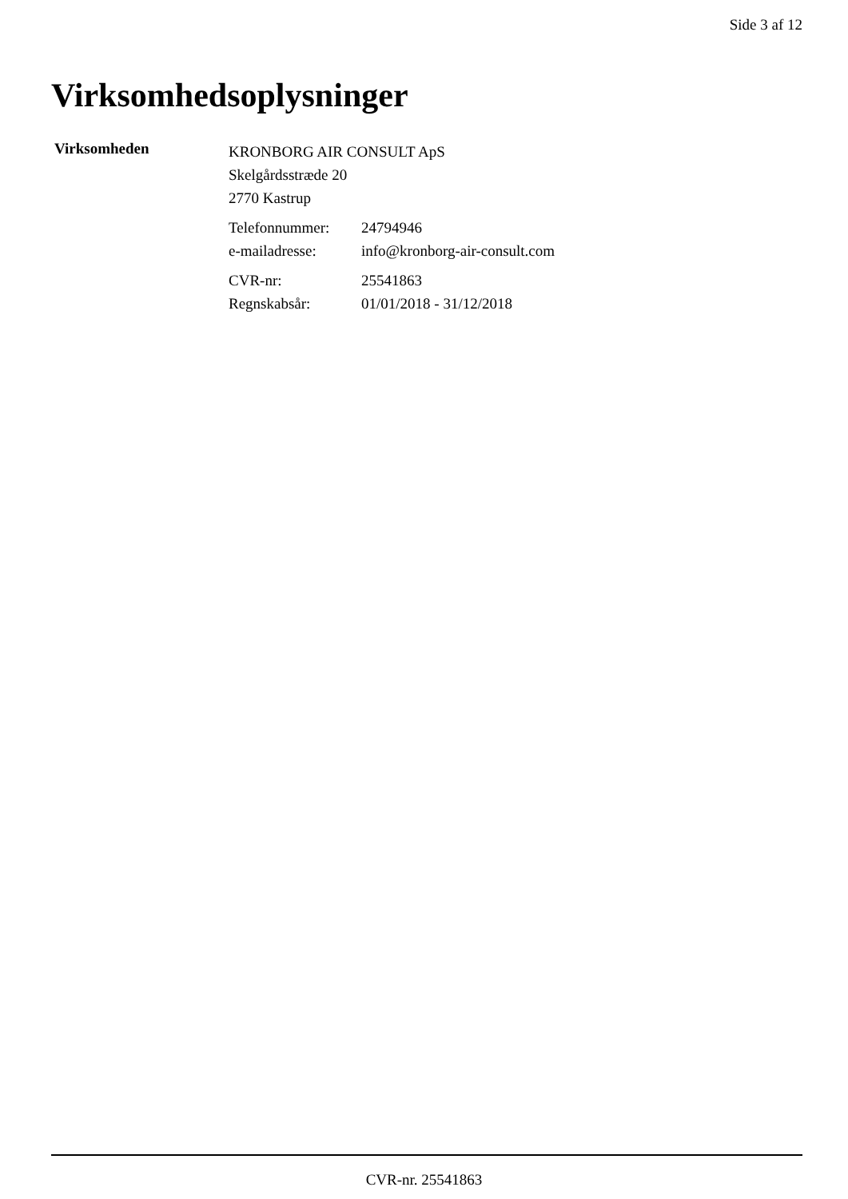Side 3 af 12
Virksomhedsoplysninger
Virksomheden
KRONBORG AIR CONSULT ApS
Skelgårdsstræde 20
2770 Kastrup
| Telefonnummer: | 24794946 |
| e-mailadresse: | info@kronborg-air-consult.com |
| CVR-nr: | 25541863 |
| Regnskabsår: | 01/01/2018 - 31/12/2018 |
CVR-nr. 25541863